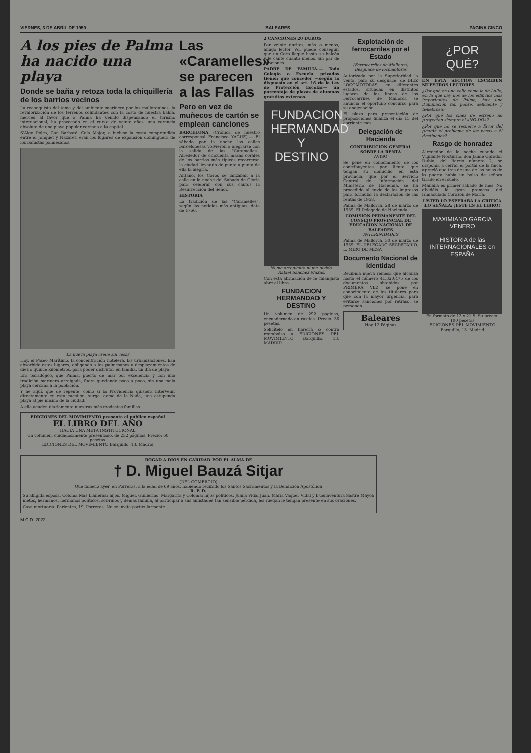VIERNES, 3 DE ABRIL DE 1959 BALEARES PAGINA CINCO
A los pies de Palma ha nacido una playa
Donde se baña y retoza toda la chiquillería de los barrios vecinos
La reconquista del tema y del ambiente marinero por los mallorquines, la revalorización de los terrenos colindantes con la costa de nuestra bahía, merced al favor que a Palma ha venido dispensando el turismo internacional, ha provocado en el curso de veinte años, una carencia absoluta de una playa popular cercana a la capital.
S'Aigo Dolça, Can Barbará, Cala Major, e incluso la costa comprendida entre el Jonquet y Nazaret, eran los lugares de expansión dominguera de los bañistas palmesanos.
La nueva playa crece sin cesar
Hoy, el Paseo Marítimo, la concentración hotelera, las urbanizaciones, han absorbido estos lugares, obligando a los palmesanos a desplazamientos de diez o quince kilómetros, para poder disfrutar en familia, un día de playa.
Era paradójico, que Palma, puerto de mar por excelencia y con una tradición marinera arraigada, fuera quedando poco a poco, sin una mala playa cercana a la población.
Y he aquí, que de repente, como si la Providencia quisiera intervenir directamente en esta cuestión, surge, como de la Nada, una estupenda playa al pie mismo de la ciudad.
A ella acuden diariamente nuestras más modestas familias.
EDICIONES DEL MOVIMIENTO presenta al público español
EL LIBRO DEL AÑO
HACIA UNA META INSTITUCIONAL
Un volumen, cuidadosamente presentado, de 232 páginas. Precio: 60 pesetas
EDICIONES DEL MOVIMIENTO Barquillo, 13. Madrid
Las «Caramelles» se parecen a las Fallas
Pero en vez de muñecos de cartón se emplean canciones
BARCELONA (Crónica de nuestro corresponsal Francisco YAGUE).— El sábado por la noche las calles barcelonesas volvieron a alegrarse con la salida de las "Caramelles". Alrededor de cincuenta masas corales de los barrios más típicos recorrerán la ciudad llevando de punta a punta de ella la alegría.
Antaño, los Coros se lanzaban a la calle en la noche del Sábado de Gloria para celebrar con sus cantos la Resurrección del Señor.
HISTORIA
La tradición de las "Caramelles", según las noticias más antiguas, data de 1766.
2 CANCIONES 20 DUROS
Por veinte duritos, más o menos, amigo lector, Vd. puede conseguir que un Coro llegue hasta su balcón y le cante cuanto menos, un par de canciones.
PADRE DE FAMILIA.— Todo Colegio o Escuela privados tienen que conceder —según lo dispuesto en el art. 16 de la Ley de Protección Escolar— un porcentaje de plazas de alumnos gratuitos externos.
FUNDACION HERMANDAD Y DESTINO
Ni me arrepiento ni me olvido.
Rafael Sánchez Mazas.
Con esta afirmación de fe falangista abre el libro
FUNDACION HERMANDAD Y DESTINO
Un volumen de 292 páginas, encuadernado en rústica. Precio: 30 pesetas.
Solicítelo en librería o contra reembolso a EDICIONES DEL MOVIMIENTO Barquillo, 13. MADRID
Explotación de ferrocarriles por el Estado
(Ferrocarriles de Mallorca) Desguace de locomotoras
Autorizada por la Superioridad la venta, para su desguace, de DIEZ LOCOMOTORAS, en diferentes estados, situadas en distintos lugares de las líneas de los Ferrocarriles de Mallorca se anuncia el oportuno concurso para su enajenación.
El plazo para presentación de proposiciones finaliza el día 15 del corriente mes.
Delegación de Hacienda
CONTRIBUCION GENERAL SOBRE LA RENTA
AVISO
Se pone en conocimiento de los contribuyentes por Renta que tengan su domicilio en esta provincia, que por el Servicio Central de Información del Ministerio de Hacienda, se ha procedido al envío de los impresos para formular la declaración de las rentas de 1958.
Palma de Mallorca, 28 de marzo de 1959. El Delegado de Hacienda.
COMISION PERMANENTE DEL CONSEJO PROVINCIAL DE EDUCACION NACIONAL DE BALEARES
INTERINIDADES
Palma de Mallorca, 30 de marzo de 1959. EL DELEGADO SECRETARIO, L. MIRO DE MESA
Documento Nacional de Identidad
Recibida nueva remesa que alcanza hasta el número 41.320.475 de los documentos obtenidos por PRIMERA VEZ, se pone en conocimiento de los titulares para que con la mayor urgencia, para evitarse sanciones por retraso, se personen.
Baleares
Hoy 12 Páginas
¿POR QUÉ?
EN ESTA SECCION ESCRIBEN NUESTROS LECTORES.
¿Por qué en una calle como la de Lulio, en la que hay dos de los edificios más importantes de Palma, hay una iluminación tan pobre, deficiente y tenebrosa?
¿Por qué los cines de estreno no proyectan siempre el «NO-DO»?
¿Por qué no se resuelve a favor del peatón el problema de los pasos a él destinados?
Rasgo de honradez
Alrededor de la noche cuando el Vigilante Nocturno, don Jaime Obrador Rubio, del Barrio número 2, se disponía a cerrar el portal de la finca, apreció que tras de una de las hojas de la puerta había un bolso de señora tirado en el suelo.
Mañana es primer sábado de mes. No olvidéis la gran promesa del Inmaculado Corazón de María.
USTED LO ESPERABA LA CRITICA LO SEÑALA: ¡ESTE ES EL LIBRO!
MAXIMIANO GARCIA VENERO
HISTORIA de las INTERNACIONALES en ESPAÑA
En formato de 13 x 21,5. Su precio: 100 pesetas
EDICIONES DEL MOVIMIENTO Barquillo, 13. Madrid
ROGAD A DIOS EN CARIDAD POR EL ALMA DE
† D. Miguel Bauzá Sitjar
(DEL COMERCIO)
Que falleció ayer, en Porreras, a la edad de 69 años, habiendo recibido los Santos Sacramentos y la Bendición Apostólica
R. P. D.
Su afligida esposa, Coloma Mas Llaneras; hijos, Miguel, Guillermo, Margarita y Coloma; hijos políticos, Juana Vidal Juan, María Vaquer Vidal y Buenaventura Sastre Mayol; nietos, hermanos, hermanos políticos, sobrinos y demás familia, al participar a sus amistades tan sensible pérdida, les ruegan le tengan presente en sus oraciones.
Casa mortuoria: Parientes, 19, Porreras. No se invita particularmente.
M.C.D. 2022